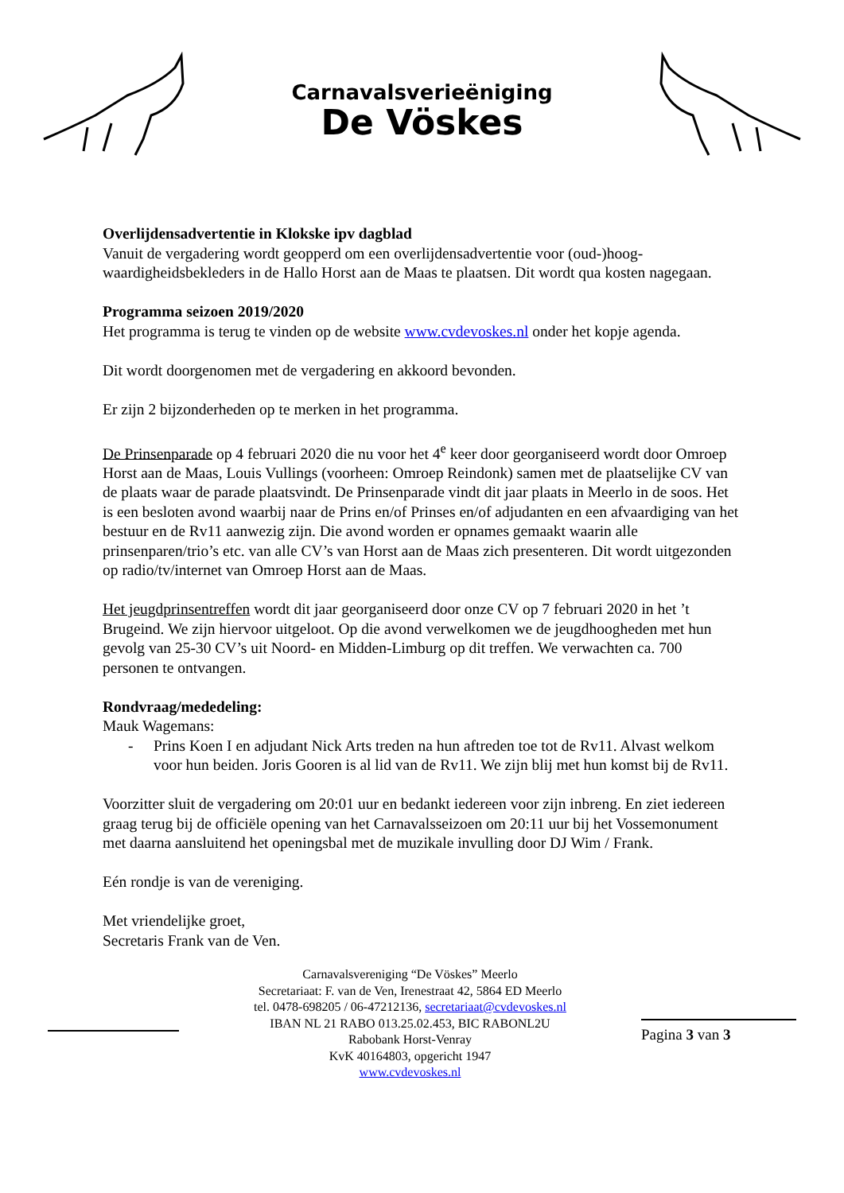Carnavalsverieëniging
De Vöskes
Overlijdensadvertentie in Klokske ipv dagblad
Vanuit de vergadering wordt geopperd om een overlijdensadvertentie voor (oud-)hoog-waardigheidsbekleders in de Hallo Horst aan de Maas te plaatsen. Dit wordt qua kosten nagegaan.
Programma seizoen 2019/2020
Het programma is terug te vinden op de website www.cvdevoskes.nl onder het kopje agenda.
Dit wordt doorgenomen met de vergadering en akkoord bevonden.
Er zijn 2 bijzonderheden op te merken in het programma.
De Prinsenparade op 4 februari 2020 die nu voor het 4<sup>e</sup> keer door georganiseerd wordt door Omroep Horst aan de Maas, Louis Vullings (voorheen: Omroep Reindonk) samen met de plaatselijke CV van de plaats waar de parade plaatsvindt. De Prinsenparade vindt dit jaar plaats in Meerlo in de soos. Het is een besloten avond waarbij naar de Prins en/of Prinses en/of adjudanten en een afvaardiging van het bestuur en de Rv11 aanwezig zijn. Die avond worden er opnames gemaakt waarin alle prinsenparen/trio’s etc. van alle CV’s van Horst aan de Maas zich presenteren. Dit wordt uitgezonden op radio/tv/internet van Omroep Horst aan de Maas.
Het jeugdprinsentreffen wordt dit jaar georganiseerd door onze CV op 7 februari 2020 in het ’t Brugeind. We zijn hiervoor uitgeloot. Op die avond verwelkomen we de jeugdhoogheden met hun gevolg van 25-30 CV’s uit Noord- en Midden-Limburg op dit treffen. We verwachten ca. 700 personen te ontvangen.
Rondvraag/mededeling:
Mauk Wagemans:
- Prins Koen I en adjudant Nick Arts treden na hun aftreden toe tot de Rv11. Alvast welkom voor hun beiden. Joris Gooren is al lid van de Rv11. We zijn blij met hun komst bij de Rv11.
Voorzitter sluit de vergadering om 20:01 uur en bedankt iedereen voor zijn inbreng. En ziet iedereen graag terug bij de officiële opening van het Carnavalsseizoen om 20:11 uur bij het Vossemonument met daarna aansluitend het openingsbal met de muzikale invulling door DJ Wim / Frank.
Eén rondje is van de vereniging.
Met vriendelijke groet,
Secretaris Frank van de Ven.
Carnavalsvereniging “De Vöskes” Meerlo
Secretariaat: F. van de Ven, Irenestraat 42, 5864 ED Meerlo
tel. 0478-698205 / 06-47212136, secretariaat@cvdevoskes.nl
IBAN NL 21 RABO 013.25.02.453, BIC RABONL2U
Rabobank Horst-Venray
KvK 40164803, opgericht 1947
www.cvdevoskes.nl
Pagina 3 van 3